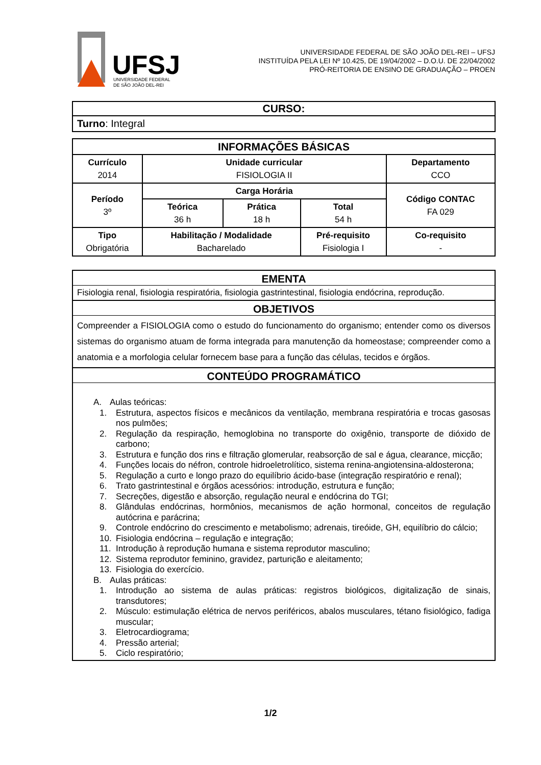UFSJ
UNIVERSIDADE FEDERAL
DE SÃO JOÃO DEL-REI
UNIVERSIDADE FEDERAL DE SÃO JOÃO DEL-REI – UFSJ
INSTITUÍDA PELA LEI Nº 10.425, DE 19/04/2002 – D.O.U. DE 22/04/2002
PRÓ-REITORIA DE ENSINO DE GRADUAÇÃO – PROEN
| CURSO: |
| Turno : Integral |
| INFORMAÇÕES BÁSICAS | | | | |
| --- | --- | --- | --- | --- |
| Currículo 2014 | Unidade curricular FISIOLOGIA II | | | Departamento CCO |
| Período 3º | Carga Horária | | | Código CONTAC FA 029 |
| | Teórica 36 h | Prática 18 h | Total 54 h | |
| Tipo Obrigatória | Habilitação / Modalidade Bacharelado | | Pré-requisito Fisiologia I | Co-requisito - |
EMENTA
Fisiologia renal, fisiologia respiratória, fisiologia gastrintestinal, fisiologia endócrina, reprodução.
OBJETIVOS
Compreender a FISIOLOGIA como o estudo do funcionamento do organismo; entender como os diversos sistemas do organismo atuam de forma integrada para manutenção da homeostase; compreender como a anatomia e a morfologia celular fornecem base para a função das células, tecidos e órgãos.
CONTEÚDO PROGRAMÁTICO
A. Aulas teóricas:
1. Estrutura, aspectos físicos e mecânicos da ventilação, membrana respiratória e trocas gasosas nos pulmões;
2. Regulação da respiração, hemoglobina no transporte do oxigênio, transporte de dióxido de carbono;
3. Estrutura e função dos rins e filtração glomerular, reabsorção de sal e água, clearance, micção;
4. Funções locais do néfron, controle hidroeletrolítico, sistema renina-angiotensina-aldosterona;
5. Regulação a curto e longo prazo do equilíbrio ácido-base (integração respiratório e renal);
6. Trato gastrintestinal e órgãos acessórios: introdução, estrutura e função;
7. Secreções, digestão e absorção, regulação neural e endócrina do TGI;
8. Glândulas endócrinas, hormônios, mecanismos de ação hormonal, conceitos de regulação autócrina e parácrina;
9. Controle endócrino do crescimento e metabolismo; adrenais, tireóide, GH, equilíbrio do cálcio;
10. Fisiologia endócrina – regulação e integração;
11. Introdução à reprodução humana e sistema reprodutor masculino;
12. Sistema reprodutor feminino, gravidez, parturição e aleitamento;
13. Fisiologia do exercício.
B. Aulas práticas:
1. Introdução ao sistema de aulas práticas: registros biológicos, digitalização de sinais, transdutores;
2. Músculo: estimulação elétrica de nervos periféricos, abalos musculares, tétano fisiológico, fadiga muscular;
3. Eletrocardiograma;
4. Pressão arterial;
5. Ciclo respiratório;
1/2